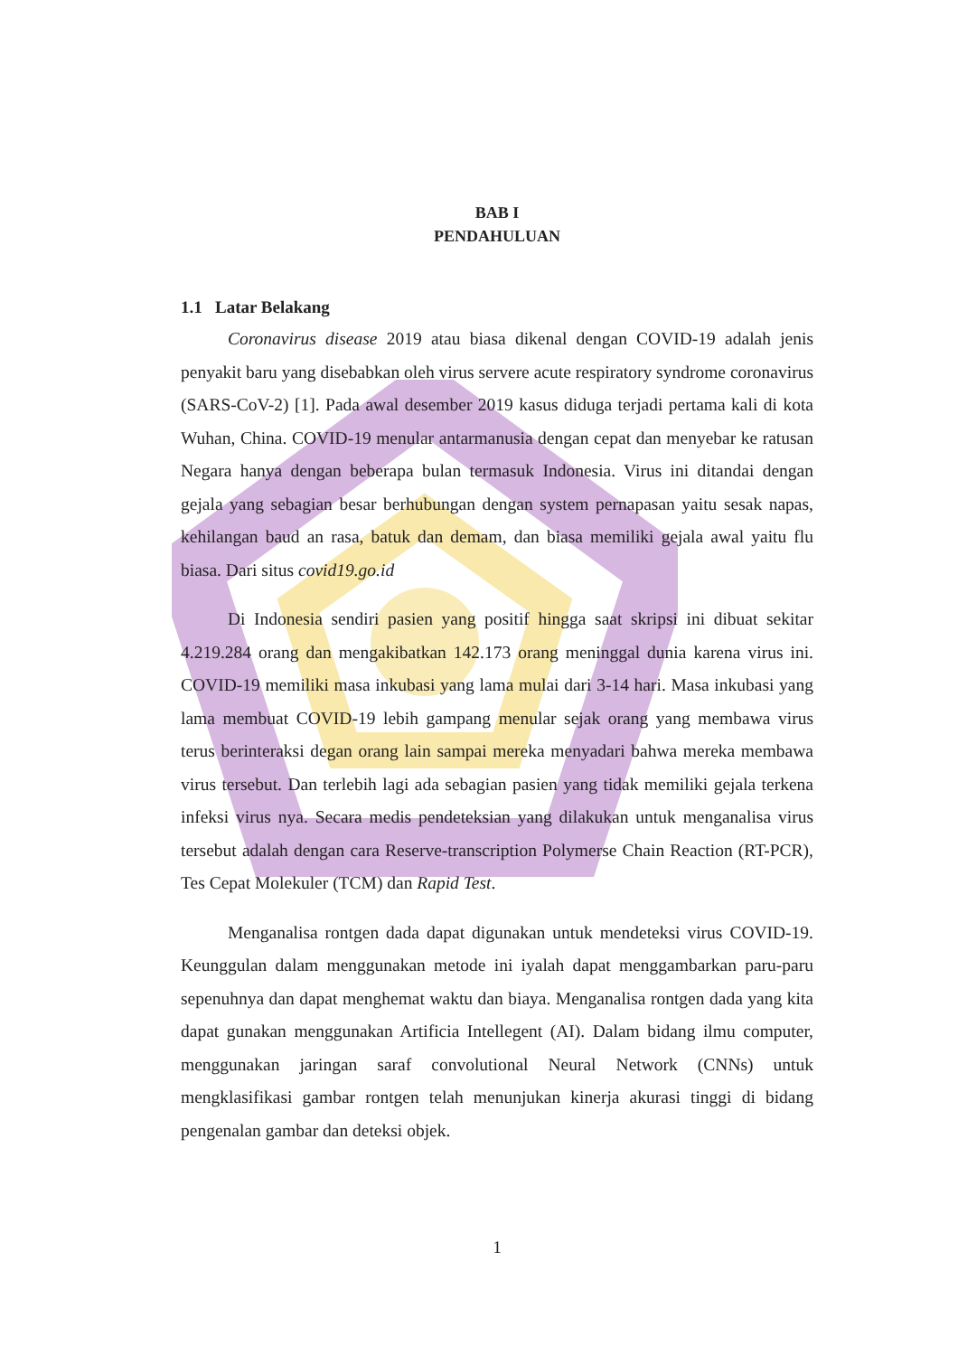BAB I
PENDAHULUAN
1.1 Latar Belakang
Coronavirus disease 2019 atau biasa dikenal dengan COVID-19 adalah jenis penyakit baru yang disebabkan oleh virus servere acute respiratory syndrome coronavirus (SARS-CoV-2) [1]. Pada awal desember 2019 kasus diduga terjadi pertama kali di kota Wuhan, China. COVID-19 menular antarmanusia dengan cepat dan menyebar ke ratusan Negara hanya dengan beberapa bulan termasuk Indonesia. Virus ini ditandai dengan gejala yang sebagian besar berhubungan dengan system pernapasan yaitu sesak napas, kehilangan baud an rasa, batuk dan demam, dan biasa memiliki gejala awal yaitu flu biasa. Dari situs covid19.go.id
Di Indonesia sendiri pasien yang positif hingga saat skripsi ini dibuat sekitar 4.219.284 orang dan mengakibatkan 142.173 orang meninggal dunia karena virus ini. COVID-19 memiliki masa inkubasi yang lama mulai dari 3-14 hari. Masa inkubasi yang lama membuat COVID-19 lebih gampang menular sejak orang yang membawa virus terus berinteraksi degan orang lain sampai mereka menyadari bahwa mereka membawa virus tersebut. Dan terlebih lagi ada sebagian pasien yang tidak memiliki gejala terkena infeksi virus nya. Secara medis pendeteksian yang dilakukan untuk menganalisa virus tersebut adalah dengan cara Reserve-transcription Polymerse Chain Reaction (RT-PCR), Tes Cepat Molekuler (TCM) dan Rapid Test.
Menganalisa rontgen dada dapat digunakan untuk mendeteksi virus COVID-19. Keunggulan dalam menggunakan metode ini iyalah dapat menggambarkan paru-paru sepenuhnya dan dapat menghemat waktu dan biaya. Menganalisa rontgen dada yang kita dapat gunakan menggunakan Artificia Intellegent (AI). Dalam bidang ilmu computer, menggunakan jaringan saraf convolutional Neural Network (CNNs) untuk mengklasifikasi gambar rontgen telah menunjukan kinerja akurasi tinggi di bidang pengenalan gambar dan deteksi objek.
1